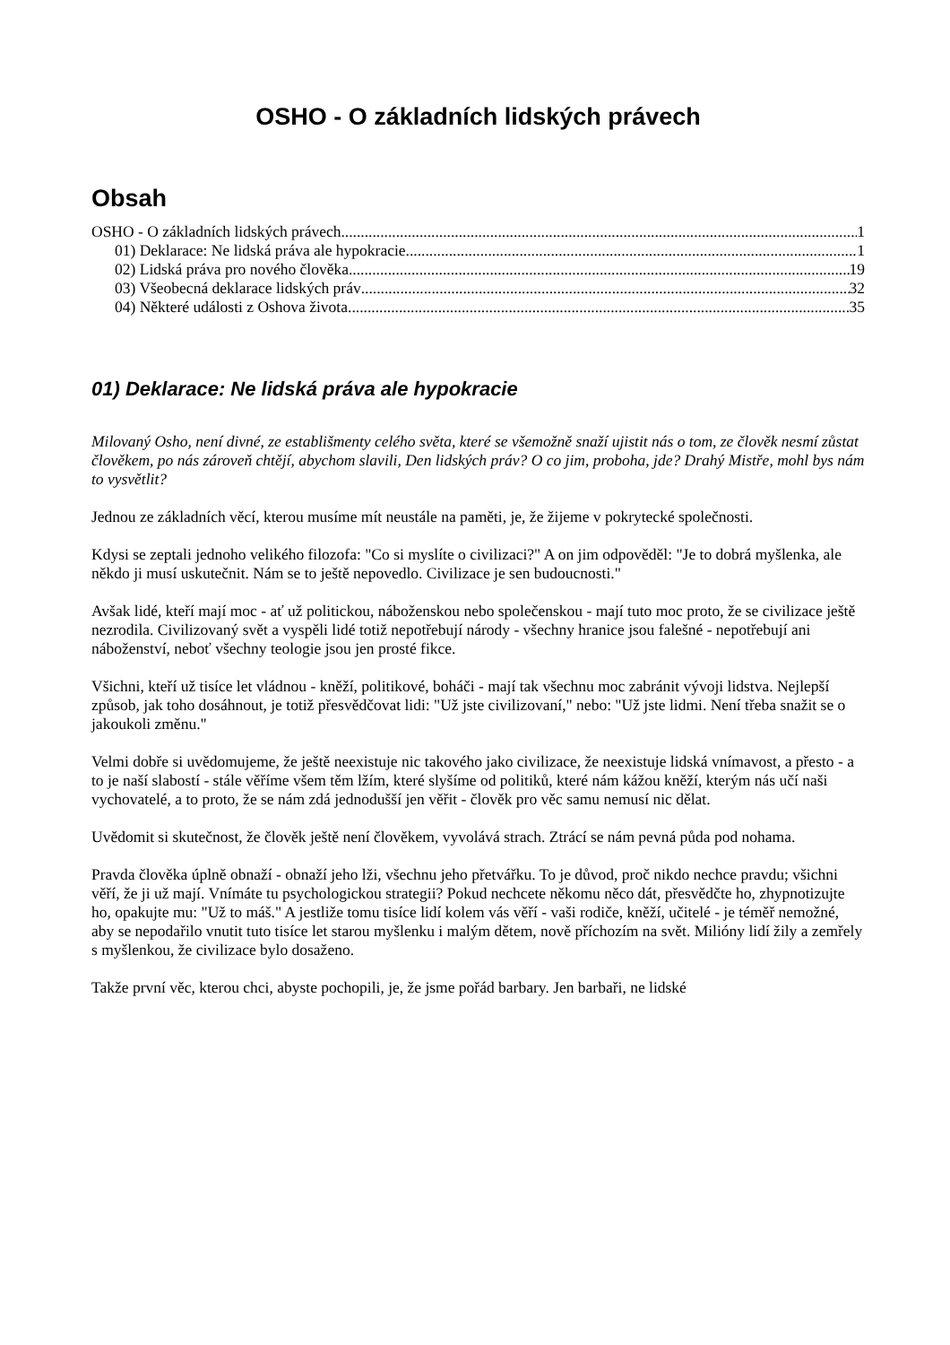OSHO - O základních lidských právech
Obsah
OSHO - O základních lidských právech 1
01) Deklarace: Ne lidská práva ale hypokracie 1
02) Lidská práva pro nového člověka 19
03) Všeobecná deklarace lidských práv 32
04) Některé události z Oshova života 35
01) Deklarace: Ne lidská práva ale hypokracie
Milovaný Osho, není divné, ze establišmenty celého světa, které se všemožně snaží ujistit nás o tom, ze člověk nesmí zůstat člověkem, po nás zároveň chtějí, abychom slavili, Den lidských práv? O co jim, proboha, jde? Drahý Mistře, mohl bys nám to vysvětlit?
Jednou ze základních věcí, kterou musíme mít neustále na paměti, je, že žijeme v pokrytecké společnosti.
Kdysi se zeptali jednoho velikého filozofa: "Co si myslíte o civilizaci?" A on jim odpověděl: "Je to dobrá myšlenka, ale někdo ji musí uskutečnit. Nám se to ještě nepovedlo. Civilizace je sen budoucnosti."
Avšak lidé, kteří mají moc - ať už politickou, náboženskou nebo společenskou - mají tuto moc proto, že se civilizace ještě nezrodila. Civilizovaný svět a vyspěli lidé totiž nepotřebují národy - všechny hranice jsou falešné - nepotřebují ani náboženství, neboť všechny teologie jsou jen prosté fikce.
Všichni, kteří už tisíce let vládnou - kněží, politikové, boháči - mají tak všechnu moc zabránit vývoji lidstva. Nejlepší způsob, jak toho dosáhnout, je totiž přesvědčovat lidi: "Už jste civilizovaní," nebo: "Už jste lidmi. Není třeba snažit se o jakoukoli změnu."
Velmi dobře si uvědomujeme, že ještě neexistuje nic takového jako civilizace, že neexistuje lidská vnímavost, a přesto - a to je naší slabostí - stále věříme všem těm lžím, které slyšíme od politiků, které nám kážou kněží, kterým nás učí naši vychovatelé, a to proto, že se nám zdá jednodušší jen věřit - člověk pro věc samu nemusí nic dělat.
Uvědomit si skutečnost, že člověk ještě není člověkem, vyvolává strach. Ztrácí se nám pevná půda pod nohama.
Pravda člověka úplně obnaží - obnaží jeho lži, všechnu jeho přetvářku. To je důvod, proč nikdo nechce pravdu; všichni věří, že ji už mají. Vnímáte tu psychologickou strategii? Pokud nechcete někomu něco dát, přesvědčte ho, zhypnotizujte ho, opakujte mu: "Už to máš." A jestliže tomu tisíce lidí kolem vás věří - vaši rodiče, kněží, učitelé - je téměř nemožné, aby se nepodařilo vnutit tuto tisíce let starou myšlenku i malým dětem, nově příchozím na svět. Milióny lidí žily a zemřely s myšlenkou, že civilizace bylo dosaženo.
Takže první věc, kterou chci, abyste pochopili, je, že jsme pořád barbary. Jen barbaři, ne lidské